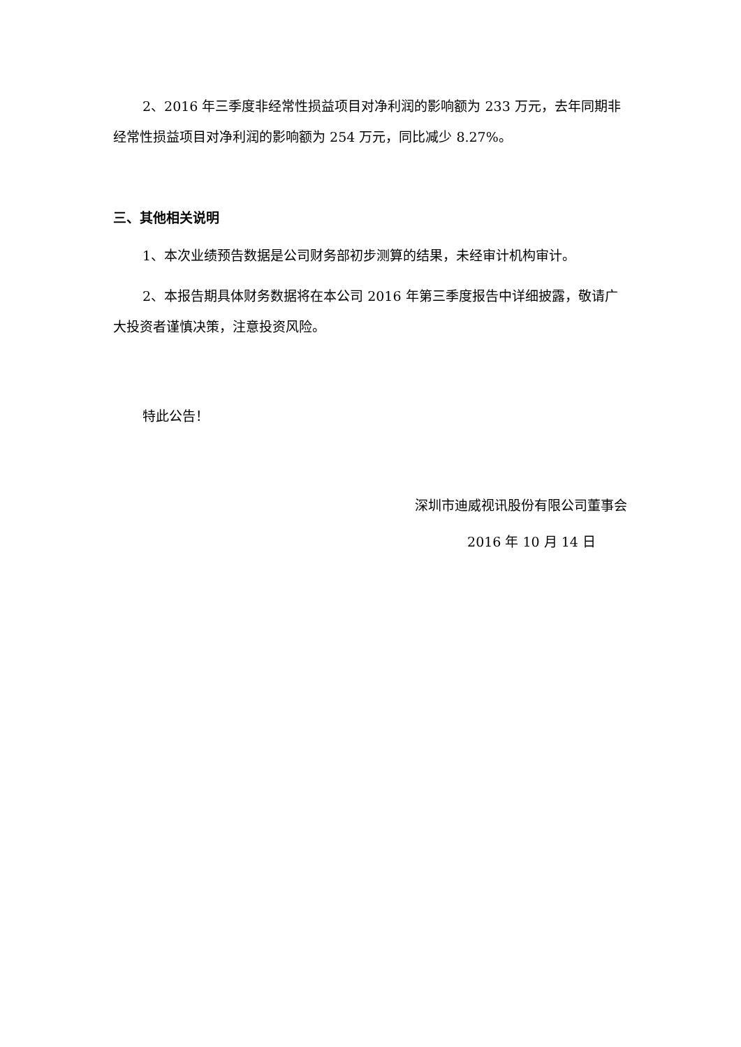2、2016 年三季度非经常性损益项目对净利润的影响额为 233 万元，去年同期非经常性损益项目对净利润的影响额为 254 万元，同比减少 8.27%。
三、其他相关说明
1、本次业绩预告数据是公司财务部初步测算的结果，未经审计机构审计。
2、本报告期具体财务数据将在本公司 2016 年第三季度报告中详细披露，敬请广大投资者谨慎决策，注意投资风险。
特此公告！
深圳市迪威视讯股份有限公司董事会
2016 年 10 月 14 日